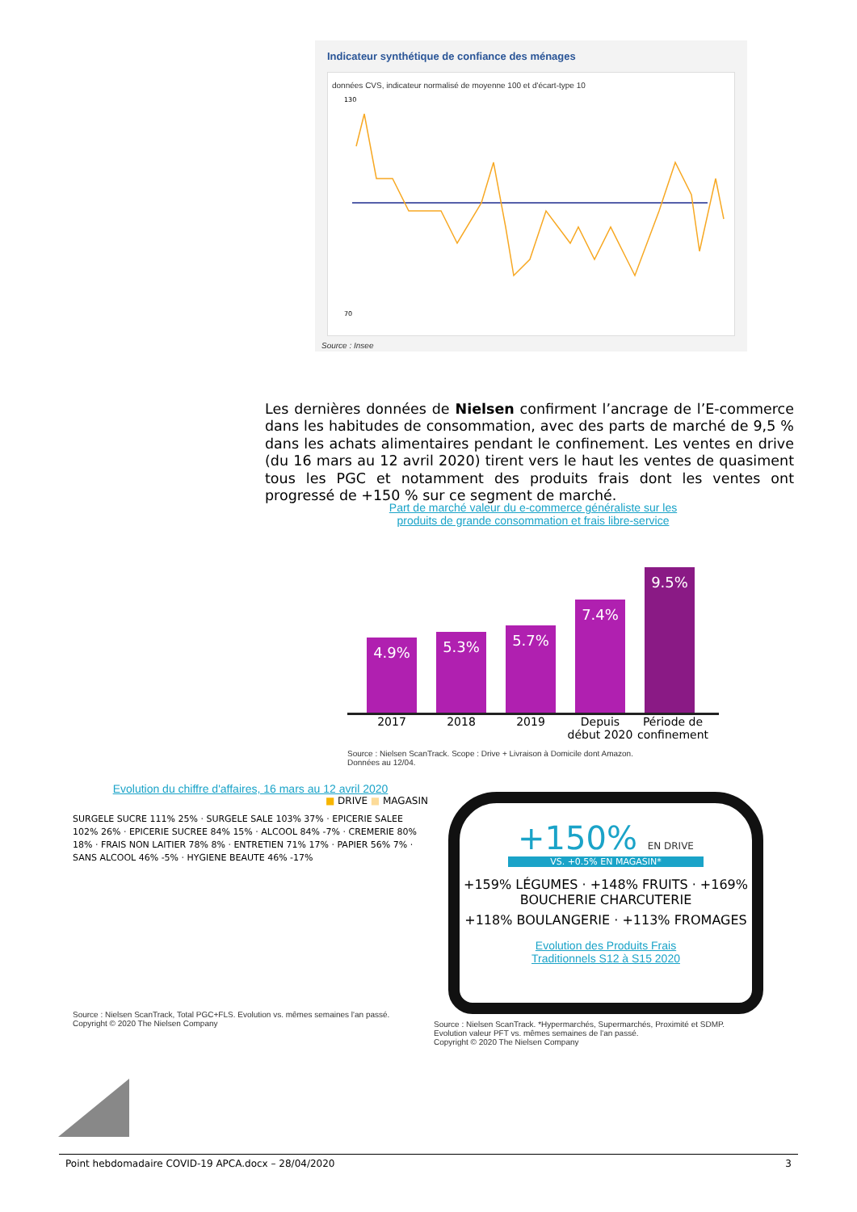Indicateur synthétique de confiance des ménages
données CVS, indicateur normalisé de moyenne 100 et d'écart-type 10
130
70
Source : Insee
Les dernières données de Nielsen confirment l’ancrage de l’E-commerce dans les habitudes de consommation, avec des parts de marché de 9,5 % dans les achats alimentaires pendant le confinement. Les ventes en drive (du 16 mars au 12 avril 2020) tirent vers le haut les ventes de quasiment tous les PGC et notamment des produits frais dont les ventes ont progressé de +150 % sur ce segment de marché.
Part de marché valeur du e-commerce généraliste sur les
produits de grande consommation et frais libre-service
4.9%
5.3%
5.7%
7.4%
9.5%
2017 2018 2019 Depuis début 2020
Période de confinement
Source : Nielsen ScanTrack. Scope : Drive + Livraison à Domicile dont Amazon.
Données au 12/04.
Evolution du chiffre d'affaires, 16 mars au 12 avril 2020
■ DRIVE ■ MAGASIN
SURGELE SUCRE 111% 25% · SURGELE SALE 103% 37% · EPICERIE SALEE 102% 26% · EPICERIE SUCREE 84% 15% · ALCOOL 84% -7% · CREMERIE 80% 18% · FRAIS NON LAITIER 78% 8% · ENTRETIEN 71% 17% · PAPIER 56% 7% · SANS ALCOOL 46% -5% · HYGIENE BEAUTE 46% -17%
Source : Nielsen ScanTrack, Total PGC+FLS. Evolution vs. mêmes semaines l'an passé.
Copyright © 2020 The Nielsen Company
+150% EN DRIVE
VS. +0.5% EN MAGASIN*
+159% LÉGUMES · +148% FRUITS · +169% BOUCHERIE CHARCUTERIE
+118% BOULANGERIE · +113% FROMAGES
Evolution des Produits Frais
Traditionnels S12 à S15 2020
Source : Nielsen ScanTrack. *Hypermarchés, Supermarchés, Proximité et SDMP.
Evolution valeur PFT vs. mêmes semaines de l'an passé.
Copyright © 2020 The Nielsen Company
Point hebdomadaire COVID-19 APCA.docx – 28/04/2020 3